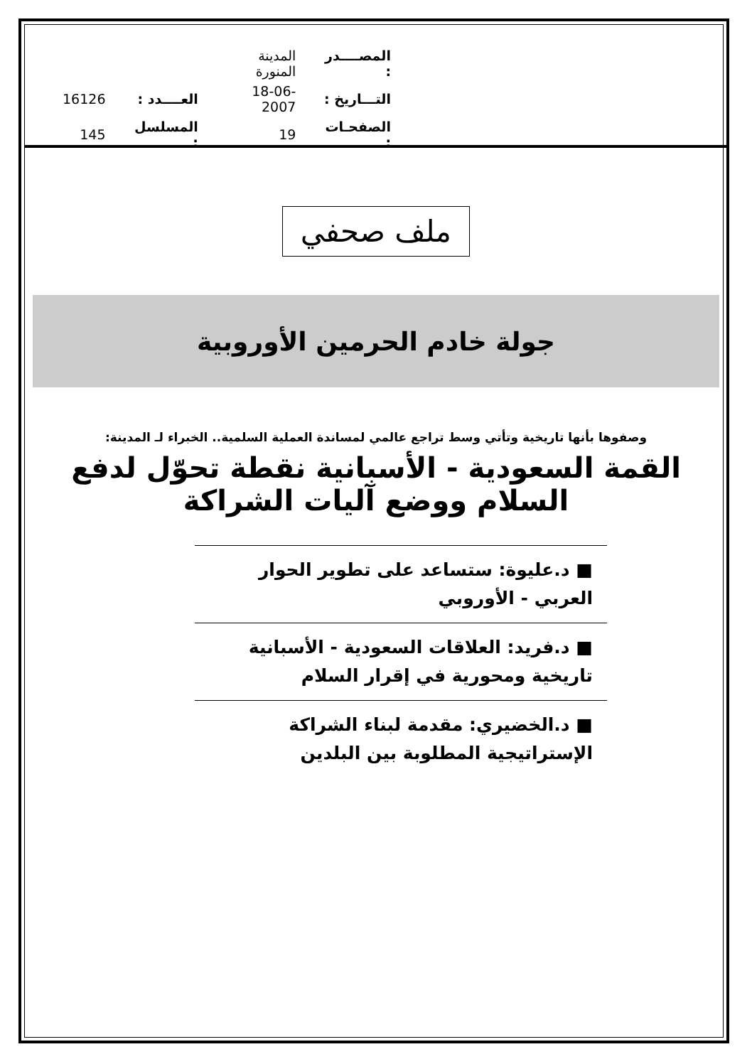| المصــــدر : | المدينة المنورة | | |
| التـــاريخ : | 18-06-2007 | العــــدد : | 16126 |
| الصفحـات : | 19 | المسلسل : | 145 |
ملف صحفي
جولة خادم الحرمين الأوروبية
وصفوها بأنها تاريخية وتأتي وسط تراجع عالمي لمساندة العملية السلمية.. الخبراء لـ المدينة:
القمة السعودية - الأسبانية نقطة تحوّل لدفع السلام ووضع آليات الشراكة
■ د.عليوة: ستساعد على تطوير الحوار العربي - الأوروبي
■ د.فريد: العلاقات السعودية - الأسبانية تاريخية ومحورية في إقرار السلام
■ د.الخضيري: مقدمة لبناء الشراكة الإستراتيجية المطلوبة بين البلدين